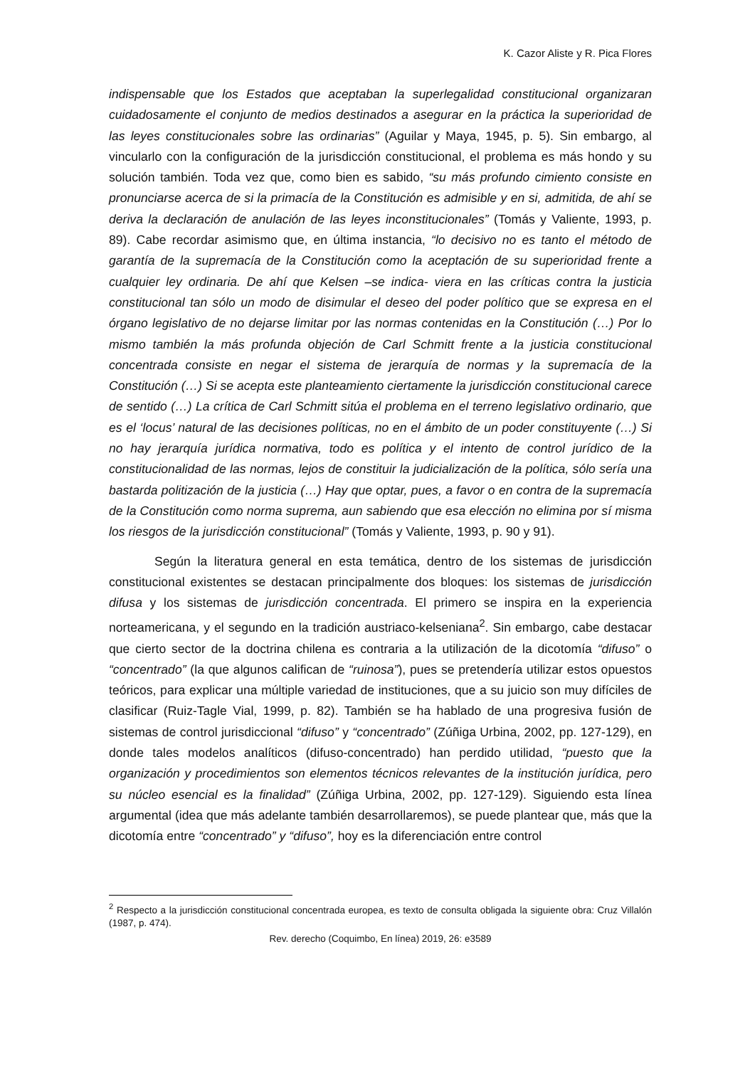K. Cazor Aliste y R. Pica Flores
indispensable que los Estados que aceptaban la superlegalidad constitucional organizaran cuidadosamente el conjunto de medios destinados a asegurar en la práctica la superioridad de las leyes constitucionales sobre las ordinarias” (Aguilar y Maya, 1945, p. 5). Sin embargo, al vincularlo con la configuración de la jurisdicción constitucional, el problema es más hondo y su solución también. Toda vez que, como bien es sabido, “su más profundo cimiento consiste en pronunciarse acerca de si la primacía de la Constitución es admisible y en si, admitida, de ahí se deriva la declaración de anulación de las leyes inconstitucionales” (Tomás y Valiente, 1993, p. 89). Cabe recordar asimismo que, en última instancia, “lo decisivo no es tanto el método de garantía de la supremacía de la Constitución como la aceptación de su superioridad frente a cualquier ley ordinaria. De ahí que Kelsen –se indica- viera en las críticas contra la justicia constitucional tan sólo un modo de disimular el deseo del poder político que se expresa en el órgano legislativo de no dejarse limitar por las normas contenidas en la Constitución (…) Por lo mismo también la más profunda objeción de Carl Schmitt frente a la justicia constitucional concentrada consiste en negar el sistema de jerarquía de normas y la supremacía de la Constitución (…) Si se acepta este planteamiento ciertamente la jurisdicción constitucional carece de sentido (…) La crítica de Carl Schmitt sitúa el problema en el terreno legislativo ordinario, que es el ‘locus’ natural de las decisiones políticas, no en el ámbito de un poder constituyente (…) Si no hay jerarquía jurídica normativa, todo es política y el intento de control jurídico de la constitucionalidad de las normas, lejos de constituir la judicialización de la política, sólo sería una bastarda politización de la justicia (…) Hay que optar, pues, a favor o en contra de la supremacía de la Constitución como norma suprema, aun sabiendo que esa elección no elimina por sí misma los riesgos de la jurisdicción constitucional” (Tomás y Valiente, 1993, p. 90 y 91).
Según la literatura general en esta temática, dentro de los sistemas de jurisdicción constitucional existentes se destacan principalmente dos bloques: los sistemas de jurisdicción difusa y los sistemas de jurisdicción concentrada. El primero se inspira en la experiencia norteamericana, y el segundo en la tradición austriaco-kelseniana<sup>2</sup>. Sin embargo, cabe destacar que cierto sector de la doctrina chilena es contraria a la utilización de la dicotomía “difuso” o “concentrado” (la que algunos califican de “ruinosa”), pues se pretendería utilizar estos opuestos teóricos, para explicar una múltiple variedad de instituciones, que a su juicio son muy difíciles de clasificar (Ruiz-Tagle Vial, 1999, p. 82). También se ha hablado de una progresiva fusión de sistemas de control jurisdiccional “difuso” y “concentrado” (Zúñiga Urbina, 2002, pp. 127-129), en donde tales modelos analíticos (difuso-concentrado) han perdido utilidad, “puesto que la organización y procedimientos son elementos técnicos relevantes de la institución jurídica, pero su núcleo esencial es la finalidad” (Zúñiga Urbina, 2002, pp. 127-129). Siguiendo esta línea argumental (idea que más adelante también desarrollaremos), se puede plantear que, más que la dicotomía entre “concentrado” y “difuso”, hoy es la diferenciación entre control
<sup>2</sup> Respecto a la jurisdicción constitucional concentrada europea, es texto de consulta obligada la siguiente obra: Cruz Villalón (1987, p. 474).
Rev. derecho (Coquimbo, En línea) 2019, 26: e3589